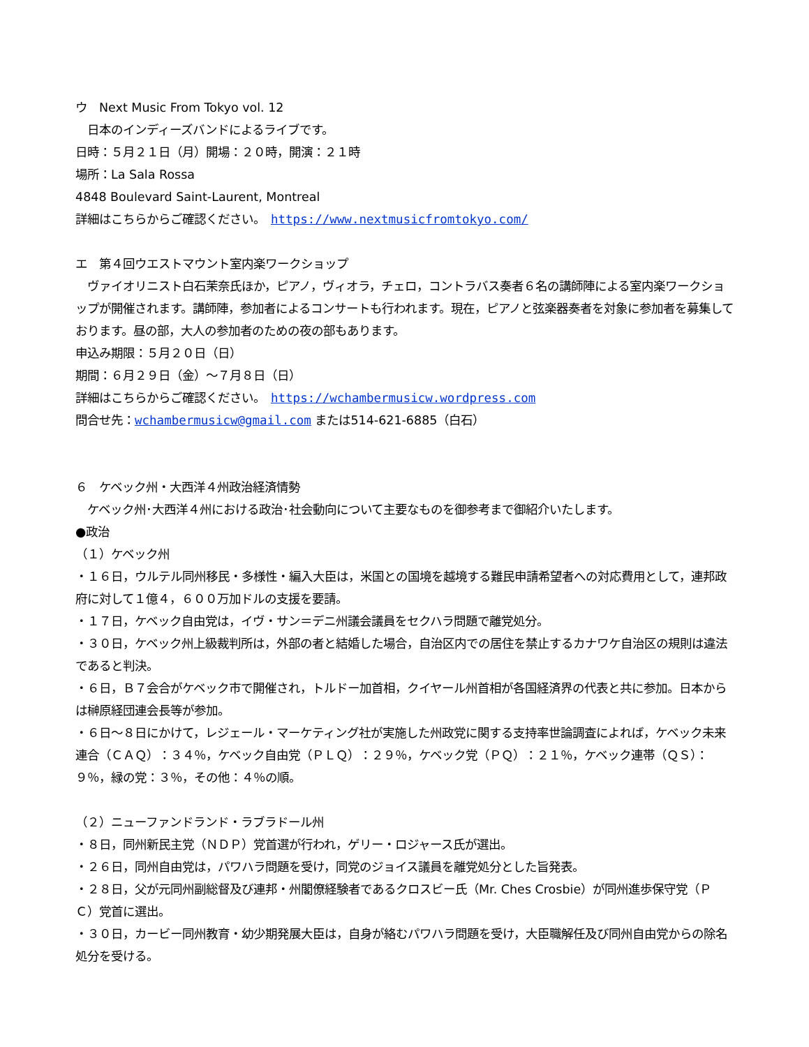ウ　Next Music From Tokyo vol. 12
　日本のインディーズバンドによるライブです。
日時：５月２１日（月）開場：２０時，開演：２１時
場所：La Sala Rossa
4848 Boulevard Saint-Laurent, Montreal
詳細はこちらからご確認ください。　https://www.nextmusicfromtokyo.com/
エ　第４回ウエストマウント室内楽ワークショップ
　ヴァイオリニスト白石茉奈氏ほか，ピアノ，ヴィオラ，チェロ，コントラバス奏者６名の講師陣による室内楽ワークショップが開催されます。講師陣，参加者によるコンサートも行われます。現在，ピアノと弦楽器奏者を対象に参加者を募集しております。昼の部，大人の参加者のための夜の部もあります。
申込み期限：５月２０日（日）
期間：６月２９日（金）～７月８日（日）
詳細はこちらからご確認ください。　https://wchambermusicw.wordpress.com
問合せ先：wchambermusicw@gmail.com または514-621-6885（白石）
６　ケベック州・大西洋４州政治経済情勢
　ケベック州･大西洋４州における政治･社会動向について主要なものを御参考まで御紹介いたします。
●政治
（１）ケベック州
・１６日，ウルテル同州移民・多様性・編入大臣は，米国との国境を越境する難民申請希望者への対応費用として，連邦政府に対して１億４，６００万加ドルの支援を要請。
・１７日，ケベック自由党は，イヴ・サン＝デニ州議会議員をセクハラ問題で離党処分。
・３０日，ケベック州上級裁判所は，外部の者と結婚した場合，自治区内での居住を禁止するカナワケ自治区の規則は違法であると判決。
・６日，Ｂ７会合がケベック市で開催され，トルドー加首相，クイヤール州首相が各国経済界の代表と共に参加。日本からは榊原経団連会長等が参加。
・６日～８日にかけて，レジェール・マーケティング社が実施した州政党に関する支持率世論調査によれば，ケベック未来連合（ＣＡＱ）：３４％，ケベック自由党（ＰＬＱ）：２９％，ケベック党（ＰＱ）：２１％，ケベック連帯（ＱＳ）：９％，緑の党：３％，その他：４％の順。
（２）ニューファンドランド・ラブラドール州
・８日，同州新民主党（ＮＤＰ）党首選が行われ，ゲリー・ロジャース氏が選出。
・２６日，同州自由党は，パワハラ問題を受け，同党のジョイス議員を離党処分とした旨発表。
・２８日，父が元同州副総督及び連邦・州閣僚経験者であるクロスビー氏（Mr. Ches Crosbie）が同州進歩保守党（ＰＣ）党首に選出。
・３０日，カービー同州教育・幼少期発展大臣は，自身が絡むパワハラ問題を受け，大臣職解任及び同州自由党からの除名処分を受ける。